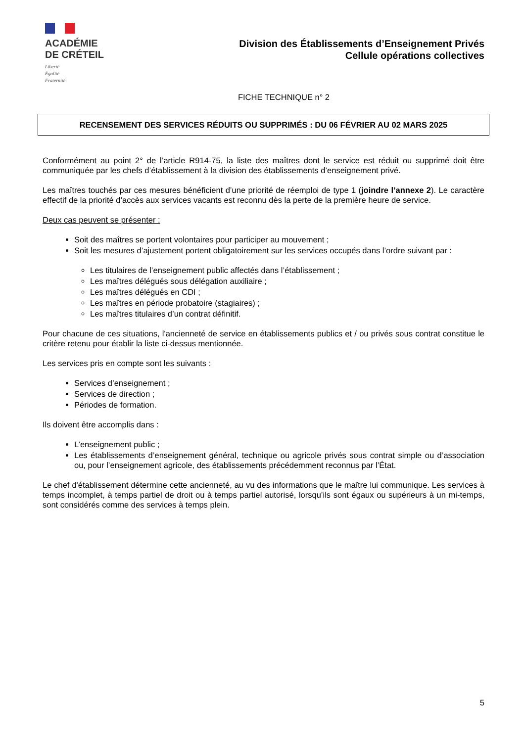ACADÉMIE
DE CRÉTEIL
Liberté
Égalité
Fraternité
Division des Établissements d’Enseignement Privés
Cellule opérations collectives
FICHE TECHNIQUE n° 2
RECENSEMENT DES SERVICES RÉDUITS OU SUPPRIMÉS : DU 06 FÉVRIER AU 02 MARS 2025
Conformément au point 2° de l’article R914-75, la liste des maîtres dont le service est réduit ou supprimé doit être communiquée par les chefs d’établissement à la division des établissements d’enseignement privé.
Les maîtres touchés par ces mesures bénéficient d’une priorité de réemploi de type 1 (joindre l’annexe 2). Le caractère effectif de la priorité d’accès aux services vacants est reconnu dès la perte de la première heure de service.
Deux cas peuvent se présenter :
Soit des maîtres se portent volontaires pour participer au mouvement ;
Soit les mesures d’ajustement portent obligatoirement sur les services occupés dans l’ordre suivant par :
Les titulaires de l’enseignement public affectés dans l’établissement ;
Les maîtres délégués sous délégation auxiliaire ;
Les maîtres délégués en CDI ;
Les maîtres en période probatoire (stagiaires) ;
Les maîtres titulaires d’un contrat définitif.
Pour chacune de ces situations, l'ancienneté de service en établissements publics et / ou privés sous contrat constitue le critère retenu pour établir la liste ci-dessus mentionnée.
Les services pris en compte sont les suivants :
Services d’enseignement ;
Services de direction ;
Périodes de formation.
Ils doivent être accomplis dans :
L’enseignement public ;
Les établissements d’enseignement général, technique ou agricole privés sous contrat simple ou d’association ou, pour l’enseignement agricole, des établissements précédemment reconnus par l’État.
Le chef d'établissement détermine cette ancienneté, au vu des informations que le maître lui communique. Les services à temps incomplet, à temps partiel de droit ou à temps partiel autorisé, lorsqu’ils sont égaux ou supérieurs à un mi-temps, sont considérés comme des services à temps plein.
5